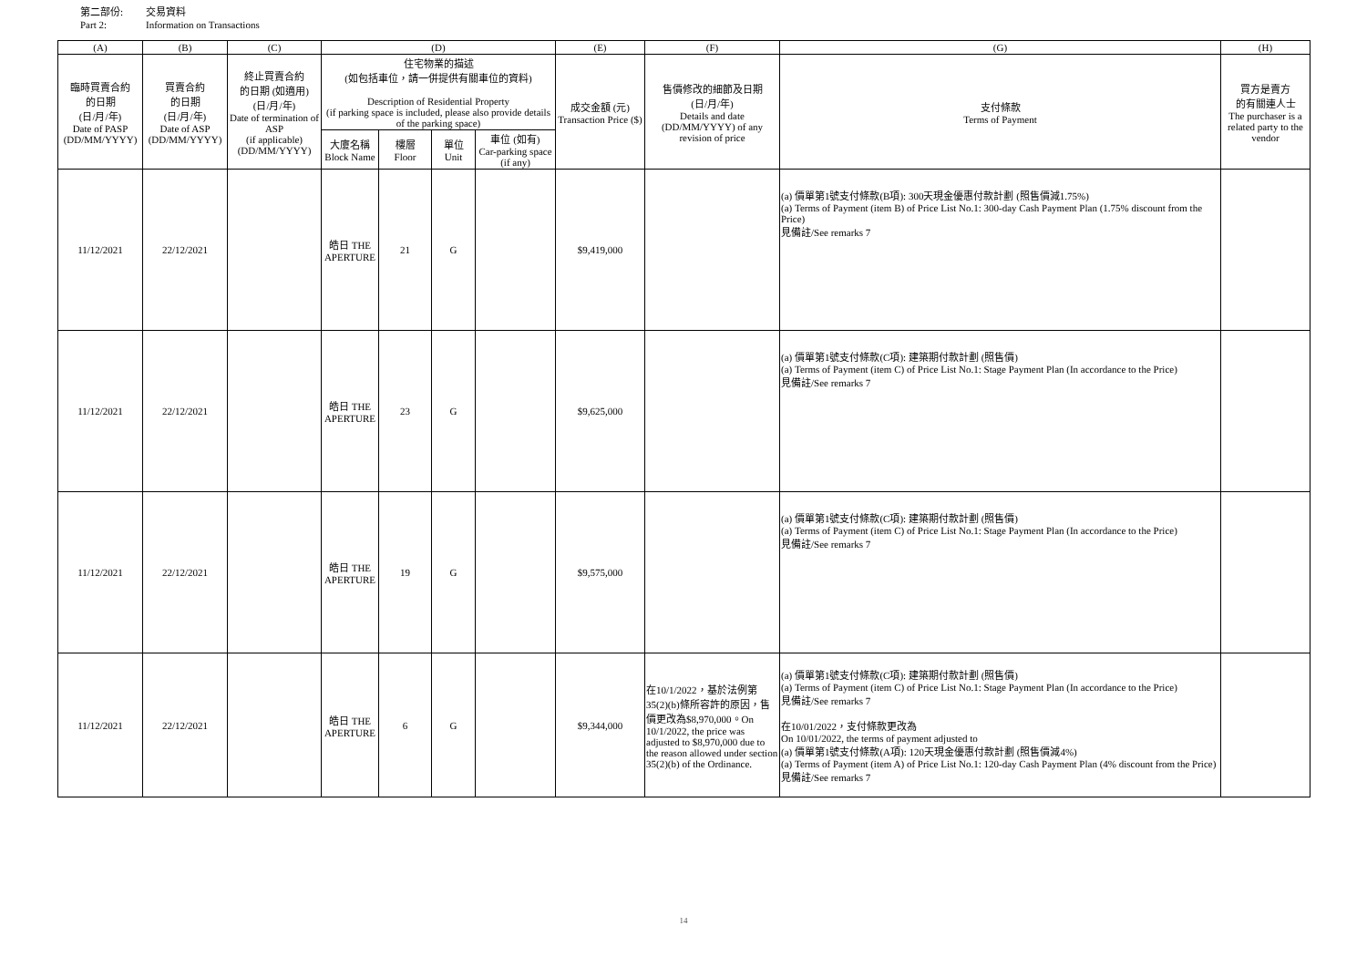第二部份: 交易資料
Part 2: Information on Transactions
| (A) | (B) | (C) | (D) | | | | (E) | (F) | (G) | (H) |
| --- | --- | --- | --- | --- | --- | --- | --- | --- | --- | --- |
| 臨時買賣合約 的日期 (日/月/年) Date of PASP (DD/MM/YYYY) | 買賣合約 的日期 (日/月/年) Date of ASP (DD/MM/YYYY) | 終止買賣合約 的日期 (如適用) (日/月/年) Date of termination of ASP (if applicable) (DD/MM/YYYY) | 住宅物業的描述 (如包括車位，請一併提供有關車位的資料) Description of Residential Property (if parking space is included, please also provide details of the parking space) | | | | 成交金額 (元) Transaction Price ($) | 售價修改的細節及日期 (日/月/年) Details and date (DD/MM/YYYY) of any revision of price | 支付條款 Terms of Payment | 買方是賣方 的有關連人士 The purchaser is a related party to the vendor |
| | | | 大廈名稱 Block Name | 樓層 Floor | 單位 Unit | 車位 (如有) Car-parking space (if any) | | | | |
| 11/12/2021 | 22/12/2021 | | 皓日 THE APERTURE | 21 | G | | $9,419,000 | | (a) 價單第1號支付條款(B項): 300天現金優惠付款計劃 (照售價減1.75%) (a) Terms of Payment (item B) of Price List No.1: 300-day Cash Payment Plan (1.75% discount from the Price) 見備註/See remarks 7 | |
| 11/12/2021 | 22/12/2021 | | 皓日 THE APERTURE | 23 | G | | $9,625,000 | | (a) 價單第1號支付條款(C項): 建築期付款計劃 (照售價) (a) Terms of Payment (item C) of Price List No.1: Stage Payment Plan (In accordance to the Price) 見備註/See remarks 7 | |
| 11/12/2021 | 22/12/2021 | | 皓日 THE APERTURE | 19 | G | | $9,575,000 | | (a) 價單第1號支付條款(C項): 建築期付款計劃 (照售價) (a) Terms of Payment (item C) of Price List No.1: Stage Payment Plan (In accordance to the Price) 見備註/See remarks 7 | |
| 11/12/2021 | 22/12/2021 | | 皓日 THE APERTURE | 6 | G | | $9,344,000 | 在10/1/2022，基於法例第35(2)(b)條所容許的原因，售價更改為$8,970,000。On 10/1/2022, the price was adjusted to $8,970,000 due to the reason allowed under section 35(2)(b) of the Ordinance. | (a) 價單第1號支付條款(C項): 建築期付款計劃 (照售價) (a) Terms of Payment (item C) of Price List No.1: Stage Payment Plan (In accordance to the Price) 見備註/See remarks 7 在10/01/2022，支付條款更改為 On 10/01/2022, the terms of payment adjusted to (a) 價單第1號支付條款(A項): 120天現金優惠付款計劃 (照售價減4%) (a) Terms of Payment (item A) of Price List No.1: 120-day Cash Payment Plan (4% discount from the Price) 見備註/See remarks 7 | |
14